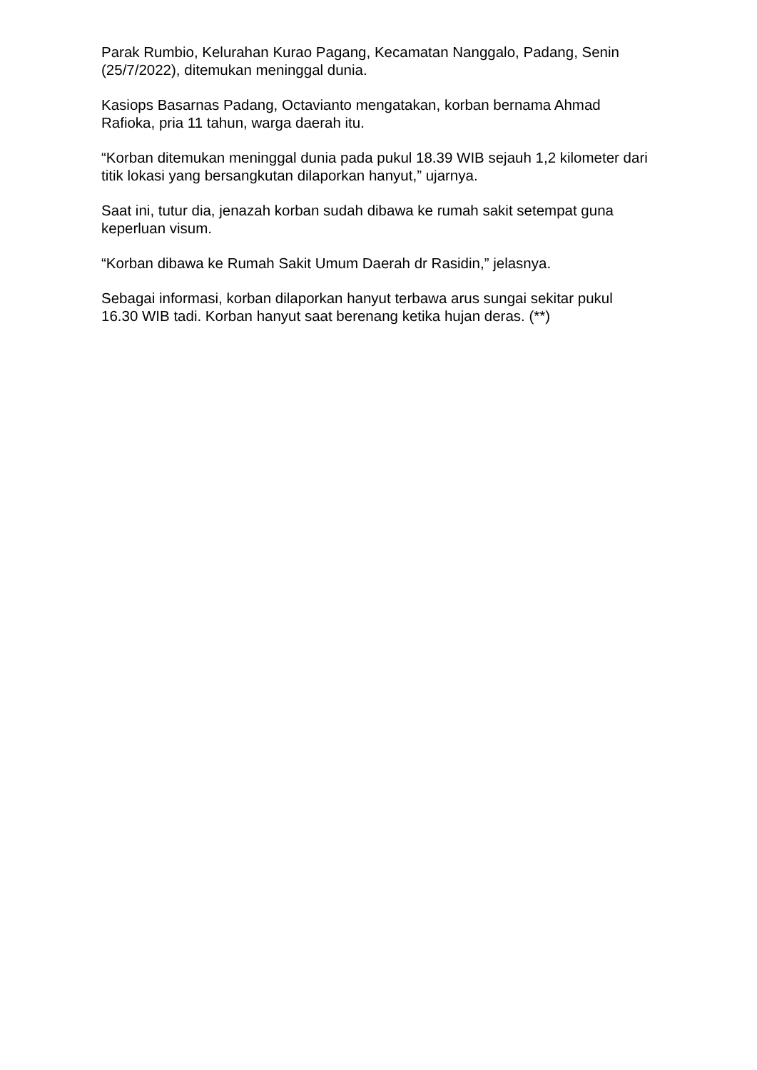Parak Rumbio, Kelurahan Kurao Pagang, Kecamatan Nanggalo, Padang, Senin (25/7/2022), ditemukan meninggal dunia.
Kasiops Basarnas Padang, Octavianto mengatakan, korban bernama Ahmad Rafioka, pria 11 tahun, warga daerah itu.
“Korban ditemukan meninggal dunia pada pukul 18.39 WIB sejauh 1,2 kilometer dari titik lokasi yang bersangkutan dilaporkan hanyut,” ujarnya.
Saat ini, tutur dia, jenazah korban sudah dibawa ke rumah sakit setempat guna keperluan visum.
“Korban dibawa ke Rumah Sakit Umum Daerah dr Rasidin,” jelasnya.
Sebagai informasi, korban dilaporkan hanyut terbawa arus sungai sekitar pukul 16.30 WIB tadi. Korban hanyut saat berenang ketika hujan deras. (**)